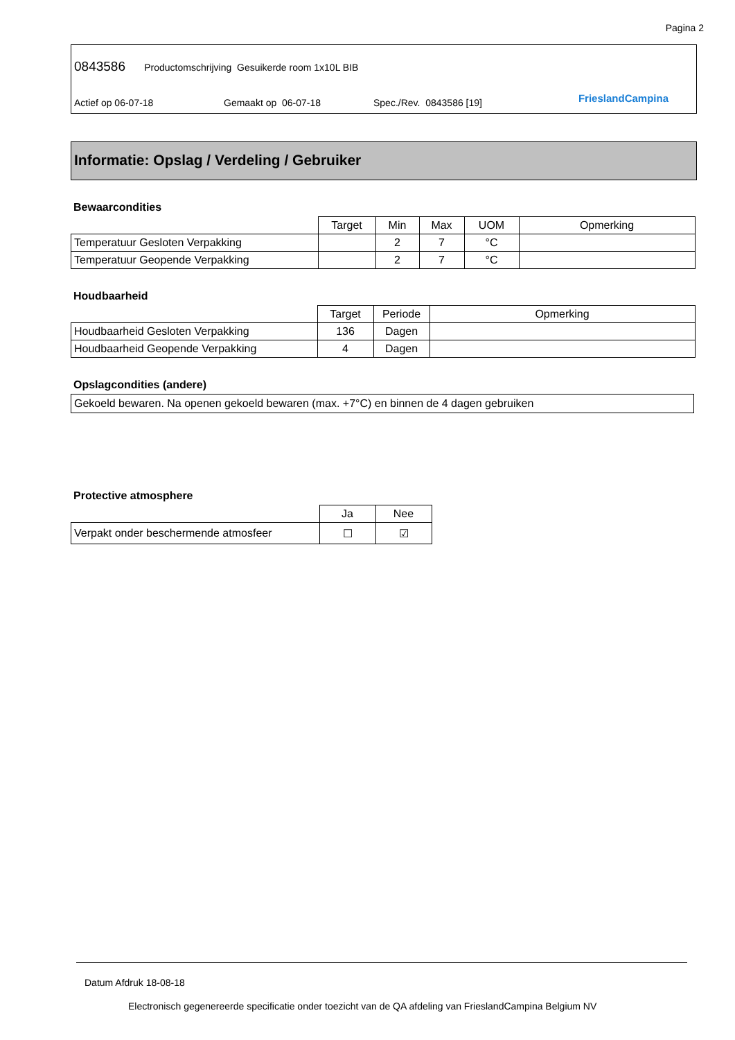Pagina 2
0843586 Productomschrijving Gesuikerde room 1x10L BIB
Actief op 06-07-18 Gemaakt op 06-07-18 Spec./Rev. 0843586 [19] FrieslandCampina
Informatie: Opslag / Verdeling / Gebruiker
Bewaarcondities
| | Target | Min | Max | UOM | Opmerking |
| --- | --- | --- | --- | --- | --- |
| Temperatuur Gesloten Verpakking | | 2 | 7 | °C | |
| Temperatuur Geopende Verpakking | | 2 | 7 | °C | |
Houdbaarheid
| | Target | Periode | Opmerking |
| --- | --- | --- | --- |
| Houdbaarheid Gesloten Verpakking | 136 | Dagen | |
| Houdbaarheid Geopende Verpakking | 4 | Dagen | |
Opslagcondities (andere)
| Gekoeld bewaren. Na openen gekoeld bewaren (max. +7°C) en binnen de 4 dagen gebruiken |
Protective atmosphere
| | Ja | Nee |
| --- | --- | --- |
| Verpakt onder beschermende atmosfeer | ☐ | ☑ |
Datum Afdruk 18-08-18
Electronisch gegenereerde specificatie onder toezicht van de QA afdeling van FrieslandCampina Belgium NV